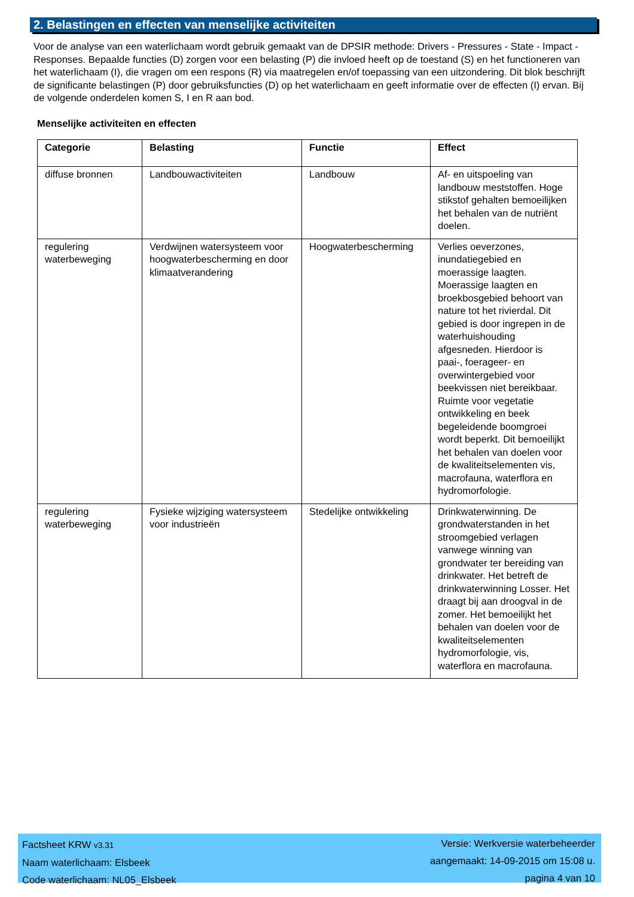2. Belastingen en effecten van menselijke activiteiten
Voor de analyse van een waterlichaam wordt gebruik gemaakt van de DPSIR methode: Drivers - Pressures - State - Impact - Responses. Bepaalde functies (D) zorgen voor een belasting (P) die invloed heeft op de toestand (S) en het functioneren van het waterlichaam (I), die vragen om een respons (R) via maatregelen en/of toepassing van een uitzondering. Dit blok beschrijft de significante belastingen (P) door gebruiksfuncties (D) op het waterlichaam en geeft informatie over de effecten (I) ervan. Bij de volgende onderdelen komen S, I en R aan bod.
Menselijke activiteiten en effecten
| Categorie | Belasting | Functie | Effect |
| --- | --- | --- | --- |
| diffuse bronnen | Landbouwactiviteiten | Landbouw | Af- en uitspoeling van landbouw meststoffen. Hoge stikstof gehalten bemoeilijken het behalen van de nutriënt doelen. |
| regulering waterbeweging | Verdwijnen watersysteem voor hoogwaterbescherming en door klimaatverandering | Hoogwaterbescherming | Verlies oeverzones, inundatiegebied en moerassige laagten. Moerassige laagten en broekbosgebied behoort van nature tot het rivierdal. Dit gebied is door ingrepen in de waterhuishouding afgesneden. Hierdoor is paai-, foerageer- en overwintergebied voor beekvissen niet bereikbaar. Ruimte voor vegetatie ontwikkeling en beek begeleidende boomgroei wordt beperkt. Dit bemoeilijkt het behalen van doelen voor de kwaliteitselementen vis, macrofauna, waterflora en hydromorfologie. |
| regulering waterbeweging | Fysieke wijziging watersysteem voor industrieën | Stedelijke ontwikkeling | Drinkwaterwinning. De grondwaterstanden in het stroomgebied verlagen vanwege winning van grondwater ter bereiding van drinkwater. Het betreft de drinkwaterwinning Losser. Het draagt bij aan droogval in de zomer. Het bemoeilijkt het behalen van doelen voor de kwaliteitselementen hydromorfologie, vis, waterflora en macrofauna. |
Factsheet KRW v3.31
Naam waterlichaam: Elsbeek
Code waterlichaam: NL05_Elsbeek
Versie: Werkversie waterbeheerder
aangemaakt: 14-09-2015 om 15:08 u.
pagina 4 van 10